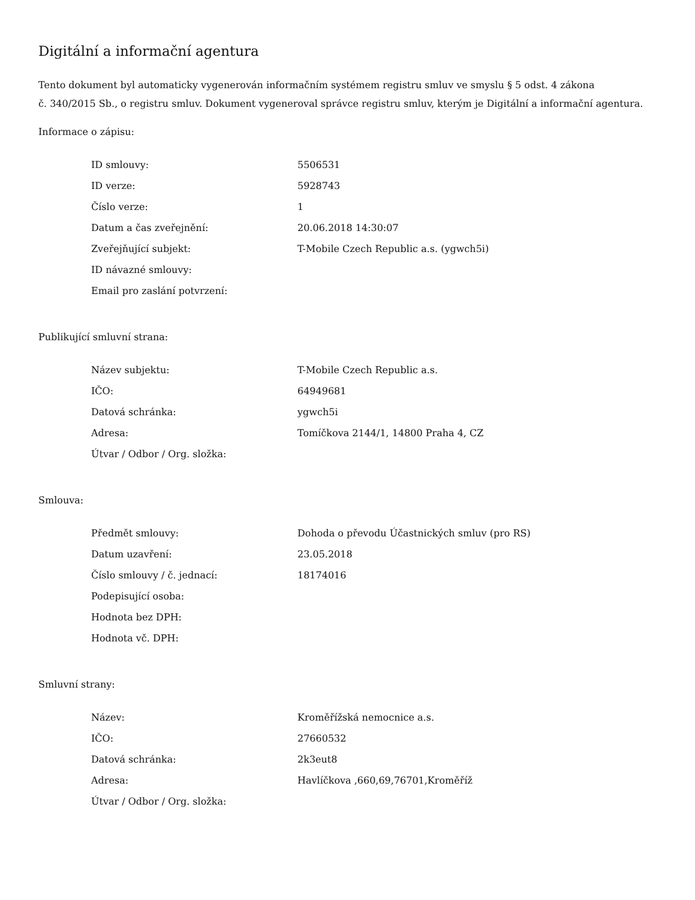Digitální a informační agentura
Tento dokument byl automaticky vygenerován informačním systémem registru smluv ve smyslu § 5 odst. 4 zákona
č. 340/2015 Sb., o registru smluv. Dokument vygeneroval správce registru smluv, kterým je Digitální a informační agentura.
Informace o zápisu:
| ID smlouvy: | 5506531 |
| ID verze: | 5928743 |
| Číslo verze: | 1 |
| Datum a čas zveřejnění: | 20.06.2018 14:30:07 |
| Zveřejňující subjekt: | T-Mobile Czech Republic a.s. (ygwch5i) |
| ID návazné smlouvy: | |
| Email pro zaslání potvrzení: | |
Publikující smluvní strana:
| Název subjektu: | T-Mobile Czech Republic a.s. |
| IČO: | 64949681 |
| Datová schránka: | ygwch5i |
| Adresa: | Tomíčkova 2144/1, 14800 Praha 4, CZ |
| Útvar / Odbor / Org. složka: | |
Smlouva:
| Předmět smlouvy: | Dohoda o převodu Účastnických smluv (pro RS) |
| Datum uzavření: | 23.05.2018 |
| Číslo smlouvy / č. jednací: | 18174016 |
| Podepisující osoba: | |
| Hodnota bez DPH: | |
| Hodnota vč. DPH: | |
Smluvní strany:
| Název: | Kroměřížská nemocnice a.s. |
| IČO: | 27660532 |
| Datová schránka: | 2k3eut8 |
| Adresa: | Havlíčkova ,660,69,76701,Kroměříž |
| Útvar / Odbor / Org. složka: | |